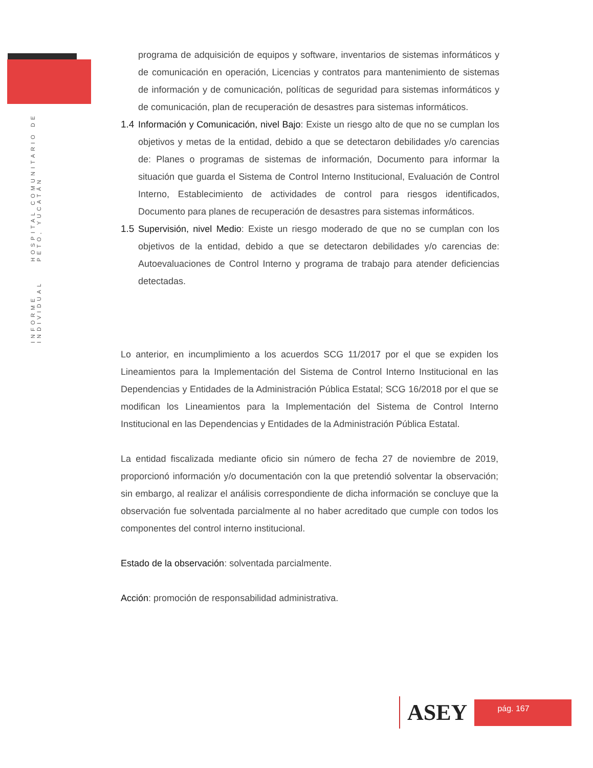INFORME INDIVIDUAL HOSPITAL COMUNITARIO DE PETO, YUCATÁN
programa de adquisición de equipos y software, inventarios de sistemas informáticos y de comunicación en operación, Licencias y contratos para mantenimiento de sistemas de información y de comunicación, políticas de seguridad para sistemas informáticos y de comunicación, plan de recuperación de desastres para sistemas informáticos.
1.4
Información y Comunicación, nivel Bajo: Existe un riesgo alto de que no se cumplan los objetivos y metas de la entidad, debido a que se detectaron debilidades y/o carencias de: Planes o programas de sistemas de información, Documento para informar la situación que guarda el Sistema de Control Interno Institucional, Evaluación de Control Interno, Establecimiento de actividades de control para riesgos identificados, Documento para planes de recuperación de desastres para sistemas informáticos.
1.5
Supervisión, nivel Medio: Existe un riesgo moderado de que no se cumplan con los objetivos de la entidad, debido a que se detectaron debilidades y/o carencias de: Autoevaluaciones de Control Interno y programa de trabajo para atender deficiencias detectadas.
Lo anterior, en incumplimiento a los acuerdos SCG 11/2017 por el que se expiden los Lineamientos para la Implementación del Sistema de Control Interno Institucional en las Dependencias y Entidades de la Administración Pública Estatal; SCG 16/2018 por el que se modifican los Lineamientos para la Implementación del Sistema de Control Interno Institucional en las Dependencias y Entidades de la Administración Pública Estatal.
La entidad fiscalizada mediante oficio sin número de fecha 27 de noviembre de 2019, proporcionó información y/o documentación con la que pretendió solventar la observación; sin embargo, al realizar el análisis correspondiente de dicha información se concluye que la observación fue solventada parcialmente al no haber acreditado que cumple con todos los componentes del control interno institucional.
Estado de la observación: solventada parcialmente.
Acción: promoción de responsabilidad administrativa.
ASEY
pág. 167